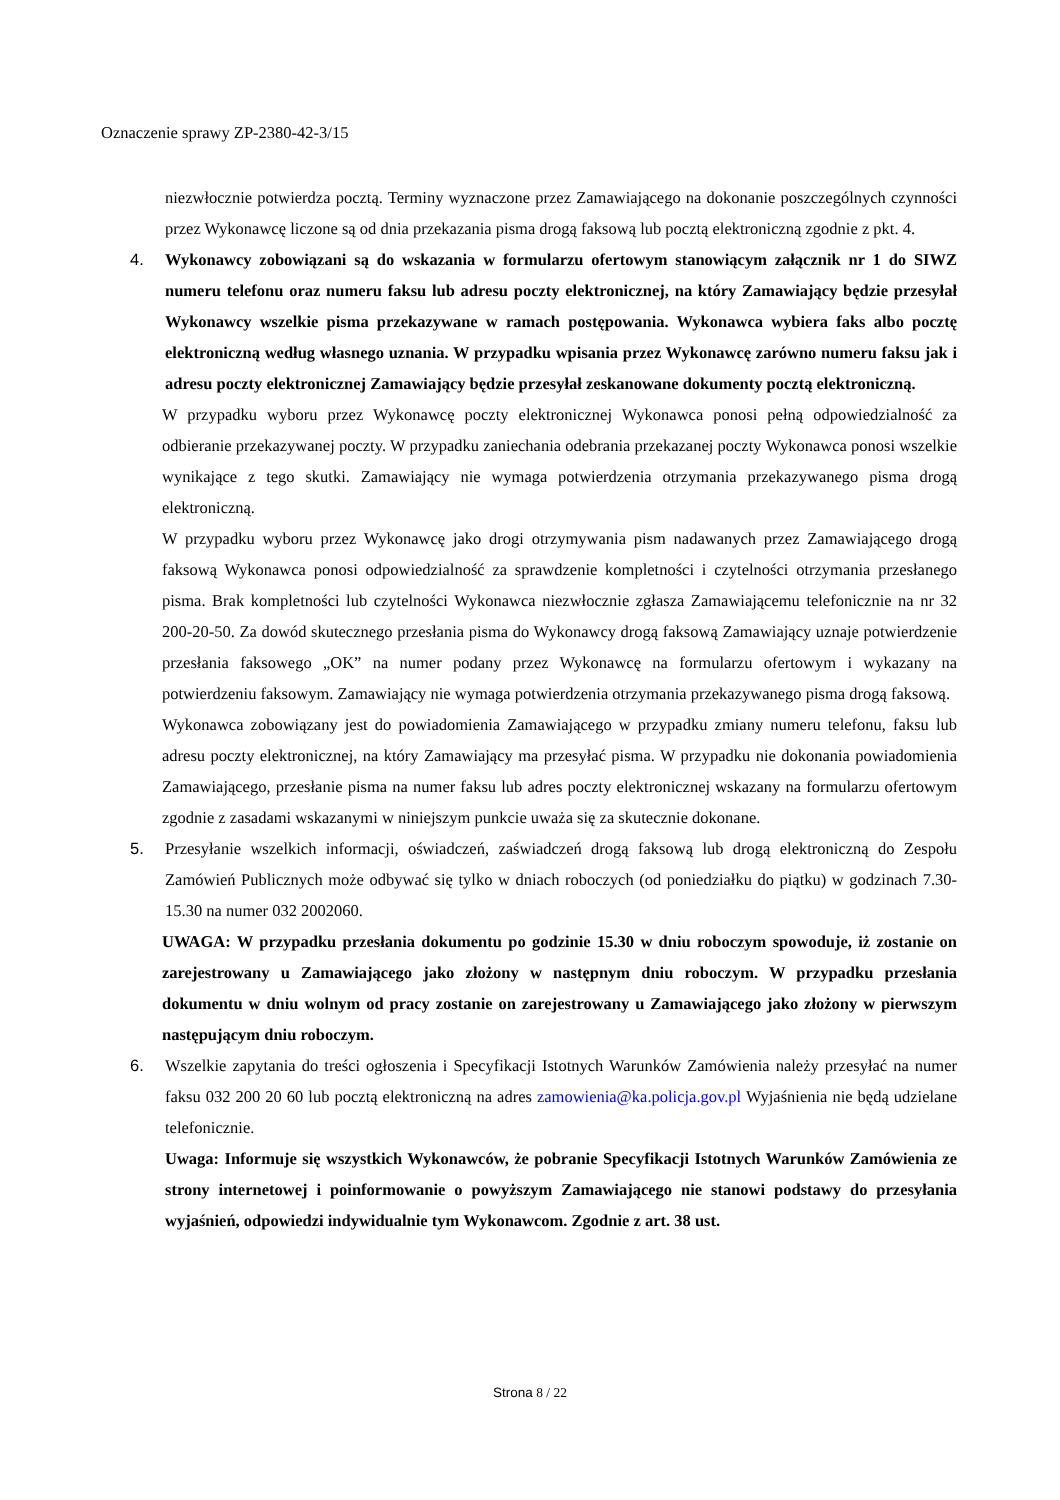Oznaczenie sprawy ZP-2380-42-3/15
niezwłocznie potwierdza pocztą. Terminy wyznaczone przez Zamawiającego na dokonanie poszczególnych czynności przez Wykonawcę liczone są od dnia przekazania pisma drogą faksową lub pocztą elektroniczną zgodnie z pkt. 4.
4. Wykonawcy zobowiązani są do wskazania w formularzu ofertowym stanowiącym załącznik nr 1 do SIWZ numeru telefonu oraz numeru faksu lub adresu poczty elektronicznej, na który Zamawiający będzie przesyłał Wykonawcy wszelkie pisma przekazywane w ramach postępowania. Wykonawca wybiera faks albo pocztę elektroniczną według własnego uznania. W przypadku wpisania przez Wykonawcę zarówno numeru faksu jak i adresu poczty elektronicznej Zamawiający będzie przesyłał zeskanowane dokumenty pocztą elektroniczną.
W przypadku wyboru przez Wykonawcę poczty elektronicznej Wykonawca ponosi pełną odpowiedzialność za odbieranie przekazywanej poczty. W przypadku zaniechania odebrania przekazanej poczty Wykonawca ponosi wszelkie wynikające z tego skutki. Zamawiający nie wymaga potwierdzenia otrzymania przekazywanego pisma drogą elektroniczną.
W przypadku wyboru przez Wykonawcę jako drogi otrzymywania pism nadawanych przez Zamawiającego drogą faksową Wykonawca ponosi odpowiedzialność za sprawdzenie kompletności i czytelności otrzymania przesłanego pisma. Brak kompletności lub czytelności Wykonawca niezwłocznie zgłasza Zamawiającemu telefonicznie na nr 32 200-20-50. Za dowód skutecznego przesłania pisma do Wykonawcy drogą faksową Zamawiający uznaje potwierdzenie przesłania faksowego „OK” na numer podany przez Wykonawcę na formularzu ofertowym i wykazany na potwierdzeniu faksowym. Zamawiający nie wymaga potwierdzenia otrzymania przekazywanego pisma drogą faksową.
Wykonawca zobowiązany jest do powiadomienia Zamawiającego w przypadku zmiany numeru telefonu, faksu lub adresu poczty elektronicznej, na który Zamawiający ma przesyłać pisma. W przypadku nie dokonania powiadomienia Zamawiającego, przesłanie pisma na numer faksu lub adres poczty elektronicznej wskazany na formularzu ofertowym zgodnie z zasadami wskazanymi w niniejszym punkcie uważa się za skutecznie dokonane.
5. Przesyłanie wszelkich informacji, oświadczeń, zaświadczeń drogą faksową lub drogą elektroniczną do Zespołu Zamówień Publicznych może odbywać się tylko w dniach roboczych (od poniedziałku do piątku) w godzinach 7.30-15.30 na numer 032 2002060.
UWAGA: W przypadku przesłania dokumentu po godzinie 15.30 w dniu roboczym spowoduje, iż zostanie on zarejestrowany u Zamawiającego jako złożony w następnym dniu roboczym. W przypadku przesłania dokumentu w dniu wolnym od pracy zostanie on zarejestrowany u Zamawiającego jako złożony w pierwszym następującym dniu roboczym.
6. Wszelkie zapytania do treści ogłoszenia i Specyfikacji Istotnych Warunków Zamówienia należy przesyłać na numer faksu 032 200 20 60 lub pocztą elektroniczną na adres zamowienia@ka.policja.gov.pl Wyjaśnienia nie będą udzielane telefonicznie.
Uwaga: Informuje się wszystkich Wykonawców, że pobranie Specyfikacji Istotnych Warunków Zamówienia ze strony internetowej i poinformowanie o powyższym Zamawiającego nie stanowi podstawy do przesyłania wyjaśnień, odpowiedzi indywidualnie tym Wykonawcom. Zgodnie z art. 38 ust.
Strona 8 / 22